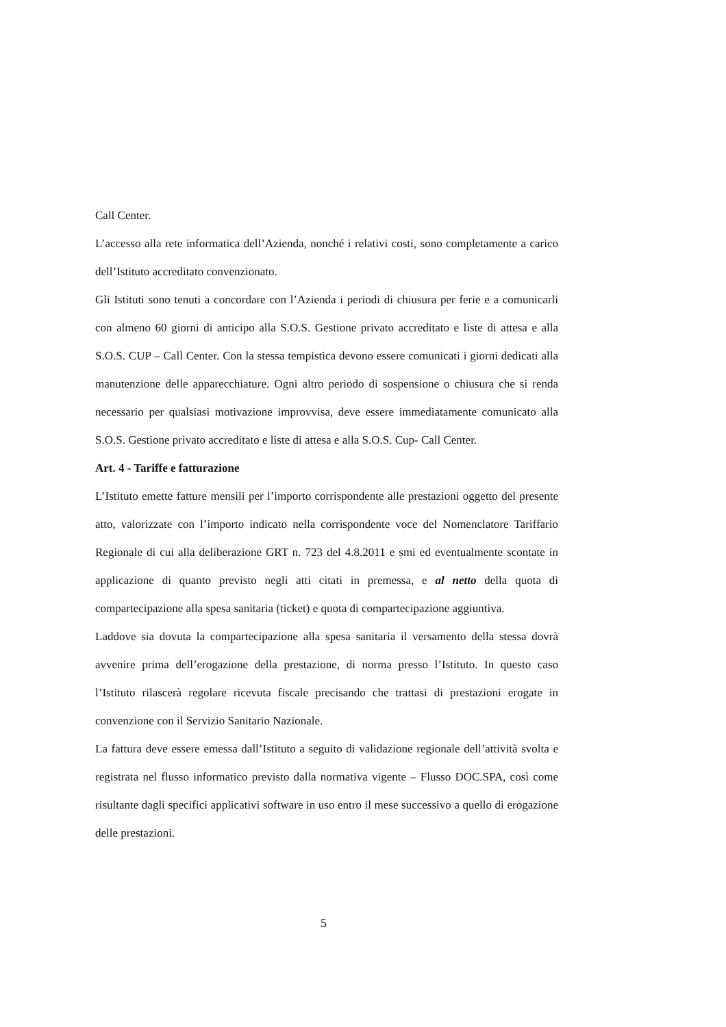Call Center.
L’accesso alla rete informatica dell’Azienda, nonché i relativi costi, sono completamente a carico dell’Istituto accreditato convenzionato.
Gli Istituti sono tenuti a concordare con l’Azienda i periodi di chiusura per ferie e a comunicarli con almeno 60 giorni di anticipo alla S.O.S. Gestione privato accreditato e liste di attesa e alla S.O.S. CUP – Call Center. Con la stessa tempistica devono essere comunicati i giorni dedicati alla manutenzione delle apparecchiature. Ogni altro periodo di sospensione o chiusura che si renda necessario per qualsiasi motivazione improvvisa, deve essere immediatamente comunicato alla S.O.S. Gestione privato accreditato e liste di attesa e alla S.O.S. Cup- Call Center.
Art. 4 - Tariffe e fatturazione
L’Istituto emette fatture mensili per l’importo corrispondente alle prestazioni oggetto del presente atto, valorizzate con l’importo indicato nella corrispondente voce del Nomenclatore Tariffario Regionale di cui alla deliberazione GRT n. 723 del 4.8.2011 e smi ed eventualmente scontate in applicazione di quanto previsto negli atti citati in premessa, e al netto della quota di compartecipazione alla spesa sanitaria (ticket) e quota di compartecipazione aggiuntiva.
Laddove sia dovuta la compartecipazione alla spesa sanitaria il versamento della stessa dovrà avvenire prima dell’erogazione della prestazione, di norma presso l’Istituto. In questo caso l’Istituto rilascerà regolare ricevuta fiscale precisando che trattasi di prestazioni erogate in convenzione con il Servizio Sanitario Nazionale.
La fattura deve essere emessa dall’Istituto a seguito di validazione regionale dell’attività svolta e registrata nel flusso informatico previsto dalla normativa vigente – Flusso DOC.SPA, così come risultante dagli specifici applicativi software in uso entro il mese successivo a quello di erogazione delle prestazioni.
5